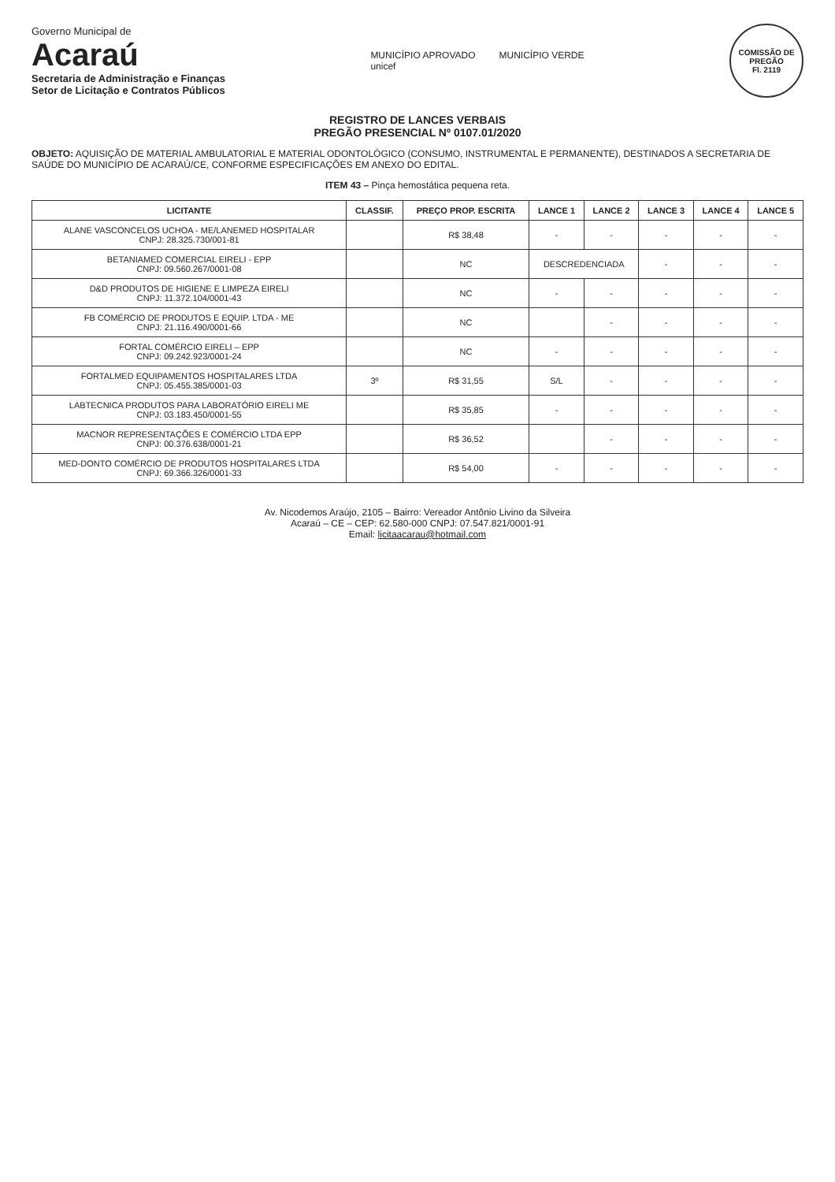Governo Municipal de
Acaraú
Secretaria de Administração e Finanças
Setor de Licitação e Contratos Públicos
MUNICÍPIO APROVADO
unicef
MUNICÍPIO VERDE
COMISSÃO DE PREGÃO
Fl. 2119
REGISTRO DE LANCES VERBAIS
PREGÃO PRESENCIAL Nº 0107.01/2020
OBJETO: AQUISIÇÃO DE MATERIAL AMBULATORIAL E MATERIAL ODONTOLÓGICO (CONSUMO, INSTRUMENTAL E PERMANENTE), DESTINADOS A SECRETARIA DE SAÚDE DO MUNICÍPIO DE ACARAÚ/CE, CONFORME ESPECIFICAÇÕES EM ANEXO DO EDITAL.
ITEM 43 – Pinça hemostática pequena reta.
| LICITANTE | CLASSIF. | PREÇO PROP. ESCRITA | LANCE 1 | LANCE 2 | LANCE 3 | LANCE 4 | LANCE 5 |
| --- | --- | --- | --- | --- | --- | --- | --- |
| ALANE VASCONCELOS UCHOA - ME/LANEMED HOSPITALAR CNPJ: 28.325.730/001-81 | | R$ 38,48 | - | - | - | - | - |
| BETANIAMED COMERCIAL EIRELI - EPP CNPJ: 09.560.267/0001-08 | | NC | DESCREDENCIADA | | - | - | - |
| D&D PRODUTOS DE HIGIENE E LIMPEZA EIRELI CNPJ: 11.372.104/0001-43 | | NC | - | - | - | - | - |
| FB COMÉRCIO DE PRODUTOS E EQUIP. LTDA - ME CNPJ: 21.116.490/0001-66 | | NC | | - | - | - | - |
| FORTAL COMÉRCIO EIRELI – EPP CNPJ: 09.242.923/0001-24 | | NC | - | - | - | - | - |
| FORTALMED EQUIPAMENTOS HOSPITALARES LTDA CNPJ: 05.455.385/0001-03 | 3º | R$ 31,55 | S/L | - | - | - | - |
| LABTECNICA PRODUTOS PARA LABORATÓRIO EIRELI ME CNPJ: 03.183.450/0001-55 | | R$ 35,85 | - | - | - | - | - |
| MACNOR REPRESENTAÇÕES E COMÉRCIO LTDA EPP CNPJ: 00.376.638/0001-21 | | R$ 36,52 | | - | - | - | - |
| MED-DONTO COMÉRCIO DE PRODUTOS HOSPITALARES LTDA CNPJ: 69.366.326/0001-33 | | R$ 54,00 | - | - | - | - | - |
Av. Nicodemos Araújo, 2105 – Bairro: Vereador Antônio Livino da Silveira
Acaraú – CE – CEP: 62.580-000 CNPJ: 07.547.821/0001-91
Email: licitaacarau@hotmail.com